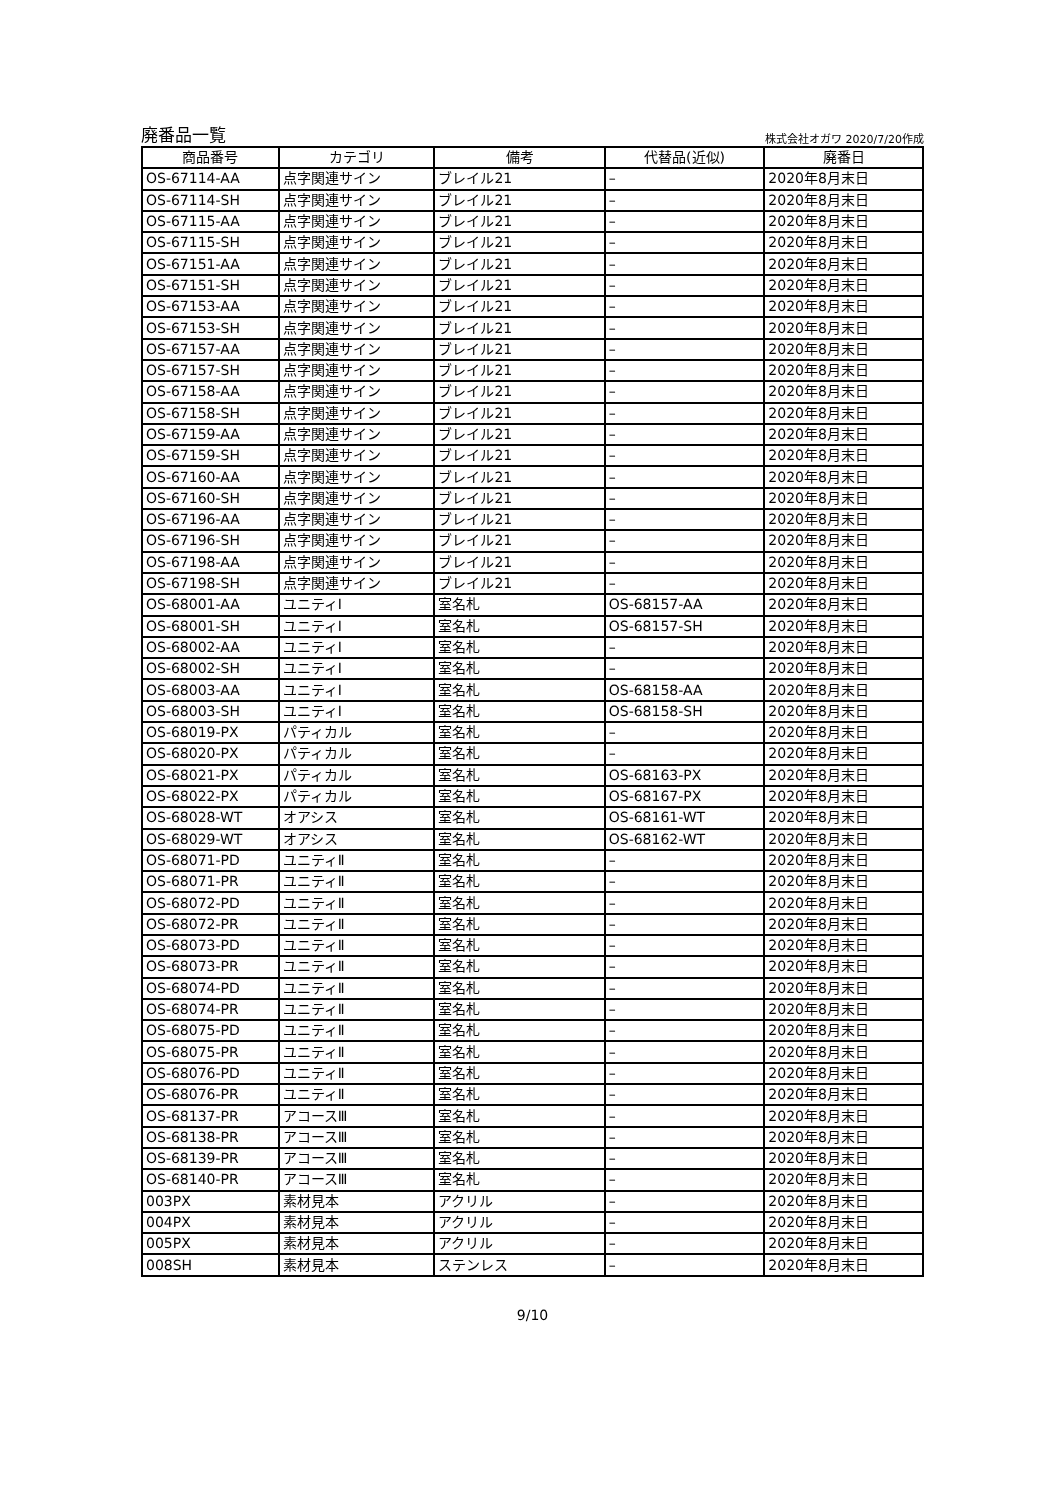廃番品一覧 株式会社オガワ 2020/7/20作成
| 商品番号 | カテゴリ | 備考 | 代替品(近似) | 廃番日 |
| --- | --- | --- | --- | --- |
| OS-67114-AA | 点字関連サイン | ブレイル21 | – | 2020年8月末日 |
| OS-67114-SH | 点字関連サイン | ブレイル21 | – | 2020年8月末日 |
| OS-67115-AA | 点字関連サイン | ブレイル21 | – | 2020年8月末日 |
| OS-67115-SH | 点字関連サイン | ブレイル21 | – | 2020年8月末日 |
| OS-67151-AA | 点字関連サイン | ブレイル21 | – | 2020年8月末日 |
| OS-67151-SH | 点字関連サイン | ブレイル21 | – | 2020年8月末日 |
| OS-67153-AA | 点字関連サイン | ブレイル21 | – | 2020年8月末日 |
| OS-67153-SH | 点字関連サイン | ブレイル21 | – | 2020年8月末日 |
| OS-67157-AA | 点字関連サイン | ブレイル21 | – | 2020年8月末日 |
| OS-67157-SH | 点字関連サイン | ブレイル21 | – | 2020年8月末日 |
| OS-67158-AA | 点字関連サイン | ブレイル21 | – | 2020年8月末日 |
| OS-67158-SH | 点字関連サイン | ブレイル21 | – | 2020年8月末日 |
| OS-67159-AA | 点字関連サイン | ブレイル21 | – | 2020年8月末日 |
| OS-67159-SH | 点字関連サイン | ブレイル21 | – | 2020年8月末日 |
| OS-67160-AA | 点字関連サイン | ブレイル21 | – | 2020年8月末日 |
| OS-67160-SH | 点字関連サイン | ブレイル21 | – | 2020年8月末日 |
| OS-67196-AA | 点字関連サイン | ブレイル21 | – | 2020年8月末日 |
| OS-67196-SH | 点字関連サイン | ブレイル21 | – | 2020年8月末日 |
| OS-67198-AA | 点字関連サイン | ブレイル21 | – | 2020年8月末日 |
| OS-67198-SH | 点字関連サイン | ブレイル21 | – | 2020年8月末日 |
| OS-68001-AA | ユニティⅠ | 室名札 | OS-68157-AA | 2020年8月末日 |
| OS-68001-SH | ユニティⅠ | 室名札 | OS-68157-SH | 2020年8月末日 |
| OS-68002-AA | ユニティⅠ | 室名札 | – | 2020年8月末日 |
| OS-68002-SH | ユニティⅠ | 室名札 | – | 2020年8月末日 |
| OS-68003-AA | ユニティⅠ | 室名札 | OS-68158-AA | 2020年8月末日 |
| OS-68003-SH | ユニティⅠ | 室名札 | OS-68158-SH | 2020年8月末日 |
| OS-68019-PX | パティカル | 室名札 | – | 2020年8月末日 |
| OS-68020-PX | パティカル | 室名札 | – | 2020年8月末日 |
| OS-68021-PX | パティカル | 室名札 | OS-68163-PX | 2020年8月末日 |
| OS-68022-PX | パティカル | 室名札 | OS-68167-PX | 2020年8月末日 |
| OS-68028-WT | オアシス | 室名札 | OS-68161-WT | 2020年8月末日 |
| OS-68029-WT | オアシス | 室名札 | OS-68162-WT | 2020年8月末日 |
| OS-68071-PD | ユニティⅡ | 室名札 | – | 2020年8月末日 |
| OS-68071-PR | ユニティⅡ | 室名札 | – | 2020年8月末日 |
| OS-68072-PD | ユニティⅡ | 室名札 | – | 2020年8月末日 |
| OS-68072-PR | ユニティⅡ | 室名札 | – | 2020年8月末日 |
| OS-68073-PD | ユニティⅡ | 室名札 | – | 2020年8月末日 |
| OS-68073-PR | ユニティⅡ | 室名札 | – | 2020年8月末日 |
| OS-68074-PD | ユニティⅡ | 室名札 | – | 2020年8月末日 |
| OS-68074-PR | ユニティⅡ | 室名札 | – | 2020年8月末日 |
| OS-68075-PD | ユニティⅡ | 室名札 | – | 2020年8月末日 |
| OS-68075-PR | ユニティⅡ | 室名札 | – | 2020年8月末日 |
| OS-68076-PD | ユニティⅡ | 室名札 | – | 2020年8月末日 |
| OS-68076-PR | ユニティⅡ | 室名札 | – | 2020年8月末日 |
| OS-68137-PR | アコースⅢ | 室名札 | – | 2020年8月末日 |
| OS-68138-PR | アコースⅢ | 室名札 | – | 2020年8月末日 |
| OS-68139-PR | アコースⅢ | 室名札 | – | 2020年8月末日 |
| OS-68140-PR | アコースⅢ | 室名札 | – | 2020年8月末日 |
| 003PX | 素材見本 | アクリル | – | 2020年8月末日 |
| 004PX | 素材見本 | アクリル | – | 2020年8月末日 |
| 005PX | 素材見本 | アクリル | – | 2020年8月末日 |
| 008SH | 素材見本 | ステンレス | – | 2020年8月末日 |
9/10